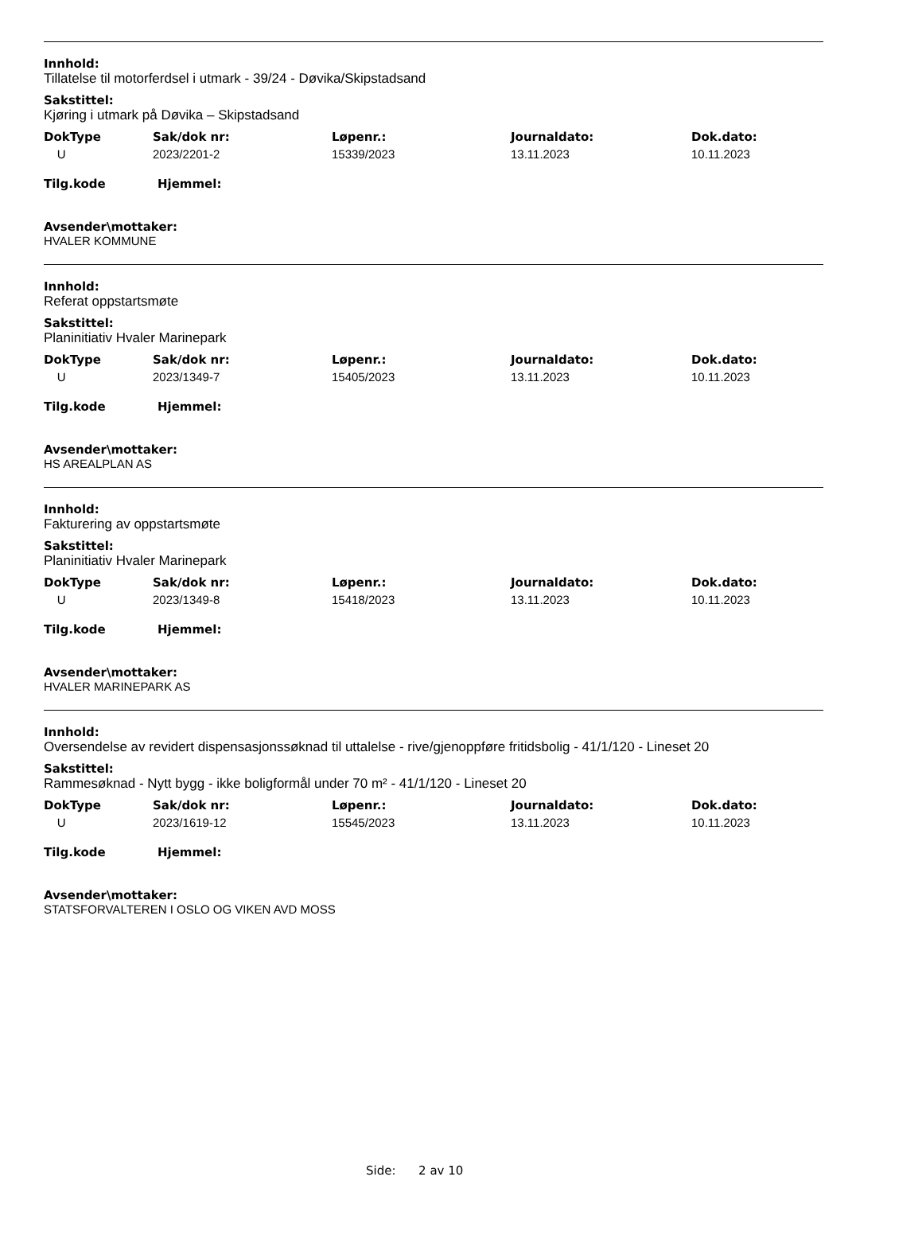Innhold:
Tillatelse til motorferdsel i utmark - 39/24 - Døvika/Skipstadsand
Sakstittel:
Kjøring i utmark på Døvika – Skipstadsand
| DokType | Sak/dok nr: | Løpenr.: | Journaldato: | Dok.dato: |
| --- | --- | --- | --- | --- |
| U | 2023/2201-2 | 15339/2023 | 13.11.2023 | 10.11.2023 |
Tilg.kode Hjemmel:
Avsender\mottaker:
HVALER KOMMUNE
Innhold:
Referat oppstartsmøte
Sakstittel:
Planinitiativ Hvaler Marinepark
| DokType | Sak/dok nr: | Løpenr.: | Journaldato: | Dok.dato: |
| --- | --- | --- | --- | --- |
| U | 2023/1349-7 | 15405/2023 | 13.11.2023 | 10.11.2023 |
Tilg.kode Hjemmel:
Avsender\mottaker:
HS AREALPLAN AS
Innhold:
Fakturering av oppstartsmøte
Sakstittel:
Planinitiativ Hvaler Marinepark
| DokType | Sak/dok nr: | Løpenr.: | Journaldato: | Dok.dato: |
| --- | --- | --- | --- | --- |
| U | 2023/1349-8 | 15418/2023 | 13.11.2023 | 10.11.2023 |
Tilg.kode Hjemmel:
Avsender\mottaker:
HVALER MARINEPARK AS
Innhold:
Oversendelse av revidert dispensasjonssøknad til uttalelse - rive/gjenoppføre fritidsbolig - 41/1/120 - Lineset 20
Sakstittel:
Rammesøknad - Nytt bygg - ikke boligformål under 70 m² - 41/1/120 - Lineset 20
| DokType | Sak/dok nr: | Løpenr.: | Journaldato: | Dok.dato: |
| --- | --- | --- | --- | --- |
| U | 2023/1619-12 | 15545/2023 | 13.11.2023 | 10.11.2023 |
Tilg.kode Hjemmel:
Avsender\mottaker:
STATSFORVALTEREN I OSLO OG VIKEN AVD MOSS
Side: 2 av 10